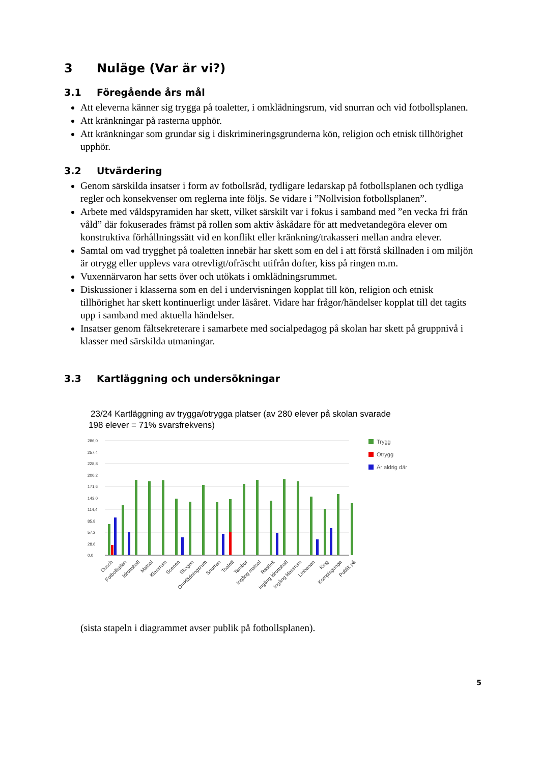3 Nuläge (Var är vi?)
3.1 Föregående års mål
Att eleverna känner sig trygga på toaletter, i omklädningsrum, vid snurran och vid fotbollsplanen.
Att kränkningar på rasterna upphör.
Att kränkningar som grundar sig i diskrimineringsgrunderna kön, religion och etnisk tillhörighet upphör.
3.2 Utvärdering
Genom särskilda insatser i form av fotbollsråd, tydligare ledarskap på fotbollsplanen och tydliga regler och konsekvenser om reglerna inte följs. Se vidare i ”Nollvision fotbollsplanen”.
Arbete med våldspyramiden har skett, vilket särskilt var i fokus i samband med ”en vecka fri från våld” där fokuserades främst på rollen som aktiv åskådare för att medvetandegöra elever om konstruktiva förhållningssätt vid en konflikt eller kränkning/trakasseri mellan andra elever.
Samtal om vad trygghet på toaletten innebär har skett som en del i att förstå skillnaden i om miljön är otrygg eller upplevs vara otrevligt/ofräscht utifrån dofter, kiss på ringen m.m.
Vuxennärvaron har setts över och utökats i omklädningsrummet.
Diskussioner i klasserna som en del i undervisningen kopplat till kön, religion och etnisk tillhörighet har skett kontinuerligt under läsåret. Vidare har frågor/händelser kopplat till det tagits upp i samband med aktuella händelser.
Insatser genom fältsekreterare i samarbete med socialpedagog på skolan har skett på gruppnivå i klasser med särskilda utmaningar.
3.3 Kartläggning och undersökningar
23/24 Kartläggning av trygga/otrygga platser (av 280 elever på skolan svarade
198 elever = 71% svarsfrekvens)
286,0
257,4
228,8
200,2
171,6
143,0
114,4
85,8
57,2
28,6
0,0
Trygg
Otrygg
Är aldrig där
Dusch
Fotbollsplan
Idrottshall
Matsal
Klassrum
Scenen
Skogen
Omklädningsrum
Snurran
Toalett
Tambur
Ingång matsal
Rastlek
Ingång idrottshall
Ingång klassrum
Linbanan
King
Kompisgunga
Publik på
(sista stapeln i diagrammet avser publik på fotbollsplanen).
5